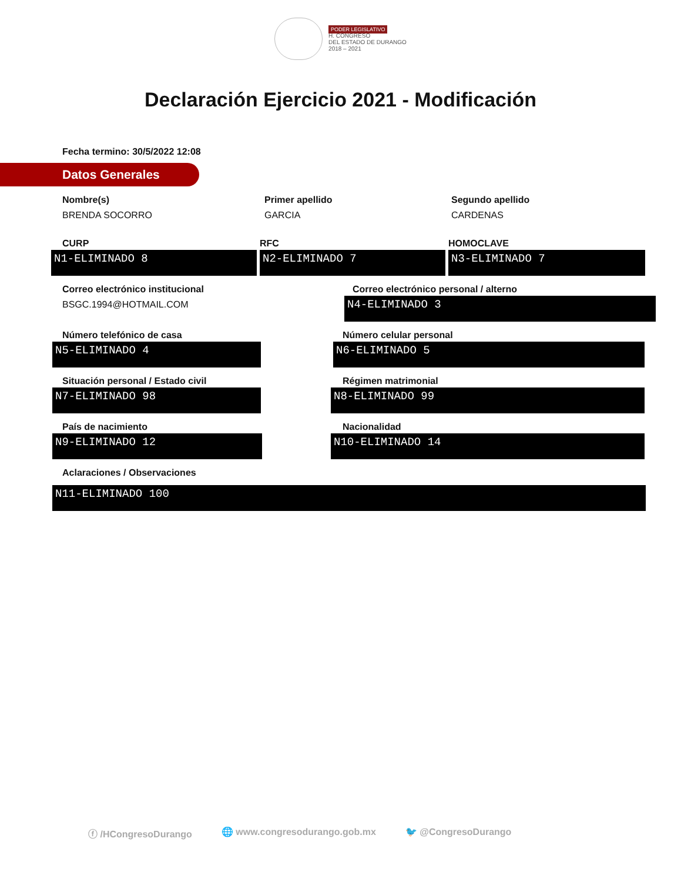PODER LEGISLATIVO
H. CONGRESO
DEL ESTADO DE DURANGO
2018 – 2021
Declaración Ejercicio 2021 - Modificación
Fecha termino: 30/5/2022 12:08
Datos Generales
Nombre(s)
BRENDA SOCORRO
Primer apellido
GARCIA
Segundo apellido
CARDENAS
CURP
N1-ELIMINADO 8
RFC
N2-ELIMINADO 7
HOMOCLAVE
N3-ELIMINADO 7
Correo electrónico institucional
BSGC.1994@HOTMAIL.COM
Correo electrónico personal / alterno
N4-ELIMINADO 3
Número telefónico de casa
N5-ELIMINADO 4
Número celular personal
N6-ELIMINADO 5
Situación personal / Estado civil
N7-ELIMINADO 98
Régimen matrimonial
N8-ELIMINADO 99
País de nacimiento
N9-ELIMINADO 12
Nacionalidad
N10-ELIMINADO 14
Aclaraciones / Observaciones
N11-ELIMINADO 100
ⓕ /HCongresoDurango 🌐 www.congresodurango.gob.mx 🐦 @CongresoDurango